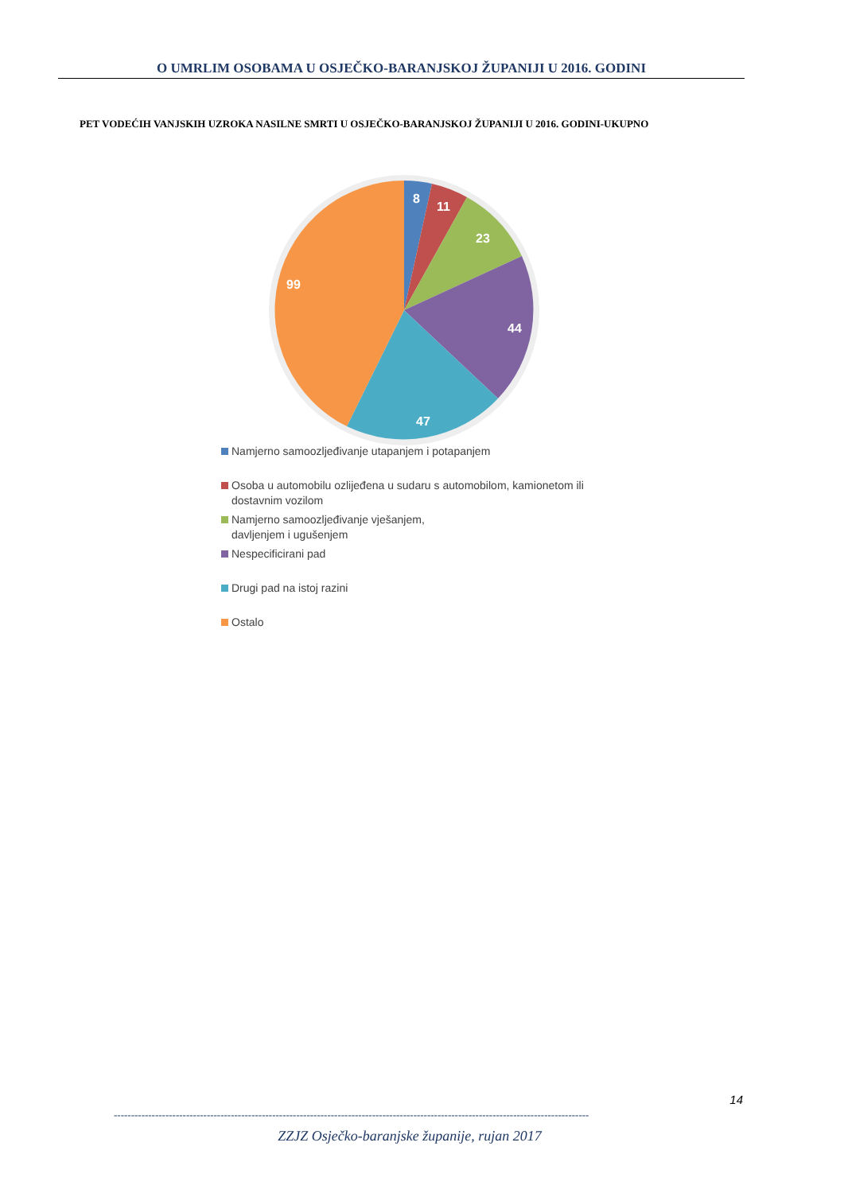O UMRLIM OSOBAMA U OSJEČKO-BARANJSKOJ ŽUPANIJI U 2016. GODINI
PET VODEĆIH VANJSKIH UZROKA NASILNE SMRTI U OSJEČKO-BARANJSKOJ ŽUPANIJI U 2016. GODINI-UKUPNO
8
11
23
44
47
99
Namjerno samoozljeđivanje utapanjem i potapanjem
Osoba u automobilu ozlijeđena u sudaru s automobilom, kamionetom ili
dostavnim vozilom
Namjerno samoozljeđivanje vješanjem,
davljenjem i ugušenjem
Nespecificirani pad
Drugi pad na istoj razini
Ostalo
14
------------------------------------------------------------------------------------------------------------------------------------------
ZZJZ Osječko-baranjske županije, rujan 2017